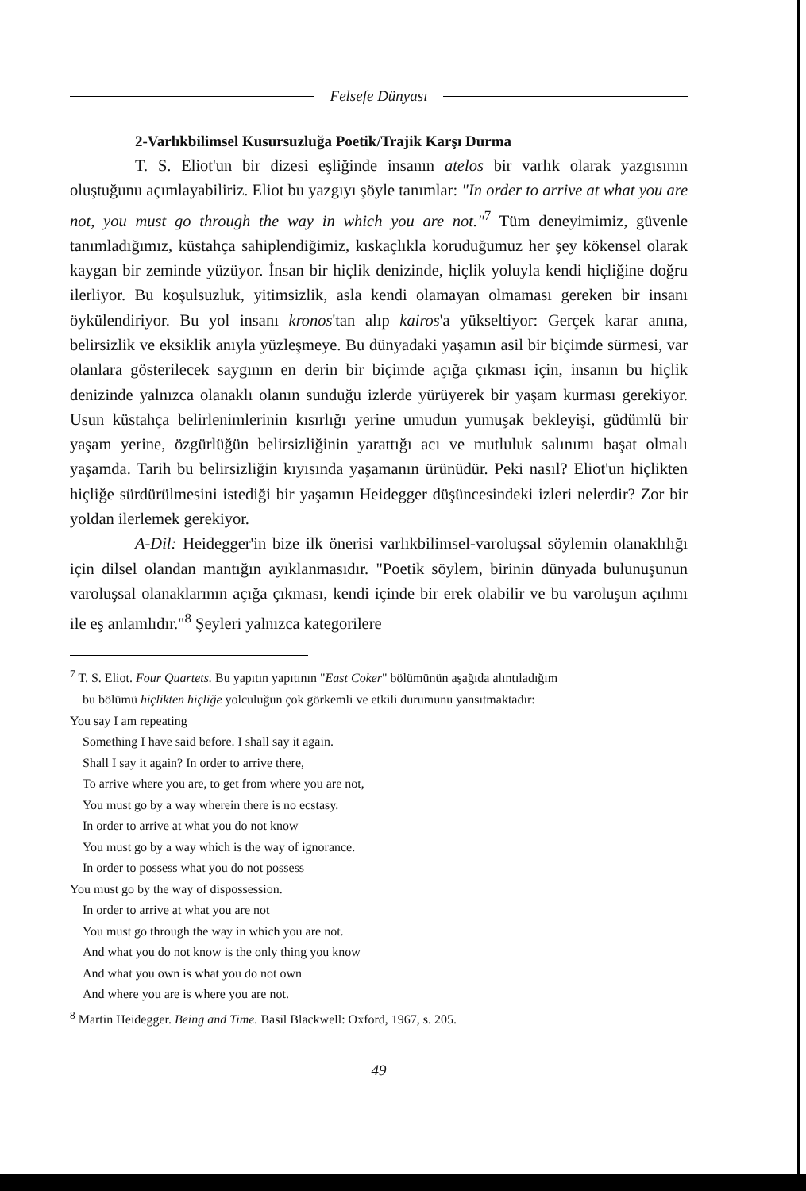Felsefe Dünyası
2-Varlıkbilimsel Kusursuzluğa Poetik/Trajik Karşı Durma
T. S. Eliot'un bir dizesi eşliğinde insanın atelos bir varlık olarak yazgısının oluştuğunu açımlayabiliriz. Eliot bu yazgıyı şöyle tanımlar: "In order to arrive at what you are not, you must go through the way in which you are not."<sup>7</sup> Tüm deneyimimiz, güvenle tanımladığımız, küstahça sahiplendiğimiz, kıskaçlıkla koruduğumuz her şey kökensel olarak kaygan bir zeminde yüzüyor. İnsan bir hiçlik denizinde, hiçlik yoluyla kendi hiçliğine doğru ilerliyor. Bu koşulsuzluk, yitimsizlik, asla kendi olamayan olmaması gereken bir insanı öykülendiriyor. Bu yol insanı kronos'tan alıp kairos'a yükseltiyor: Gerçek karar anına, belirsizlik ve eksiklik anıyla yüzleşmeye. Bu dünyadaki yaşamın asil bir biçimde sürmesi, var olanlara gösterilecek saygının en derin bir biçimde açığa çıkması için, insanın bu hiçlik denizinde yalnızca olanaklı olanın sunduğu izlerde yürüyerek bir yaşam kurması gerekiyor. Usun küstahça belirlenimlerinin kısırlığı yerine umudun yumuşak bekleyişi, güdümlü bir yaşam yerine, özgürlüğün belirsizliğinin yarattığı acı ve mutluluk salınımı başat olmalı yaşamda. Tarih bu belirsizliğin kıyısında yaşamanın ürünüdür. Peki nasıl? Eliot'un hiçlikten hiçliğe sürdürülmesini istediği bir yaşamın Heidegger düşüncesindeki izleri nelerdir? Zor bir yoldan ilerlemek gerekiyor.
A-Dil: Heidegger'in bize ilk önerisi varlıkbilimsel-varoluşsal söylemin olanaklılığı için dilsel olandan mantığın ayıklanmasıdır. "Poetik söylem, birinin dünyada bulunuşunun varoluşsal olanaklarının açığa çıkması, kendi içinde bir erek olabilir ve bu varoluşun açılımı ile eş anlamlıdır."<sup>8</sup> Şeyleri yalnızca kategorilere
<sup>7</sup> T. S. Eliot. Four Quartets. Bu yapıtın yapıtının "East Coker" bölümünün aşağıda alıntıladığım
bu bölümü hiçlikten hiçliğe yolculuğun çok görkemli ve etkili durumunu yansıtmaktadır:
You say I am repeating
Something I have said before. I shall say it again.
Shall I say it again? In order to arrive there,
To arrive where you are, to get from where you are not,
You must go by a way wherein there is no ecstasy.
In order to arrive at what you do not know
You must go by a way which is the way of ignorance.
In order to possess what you do not possess
You must go by the way of dispossession.
In order to arrive at what you are not
You must go through the way in which you are not.
And what you do not know is the only thing you know
And what you own is what you do not own
And where you are is where you are not.
<sup>8</sup> Martin Heidegger. Being and Time. Basil Blackwell: Oxford, 1967, s. 205.
49